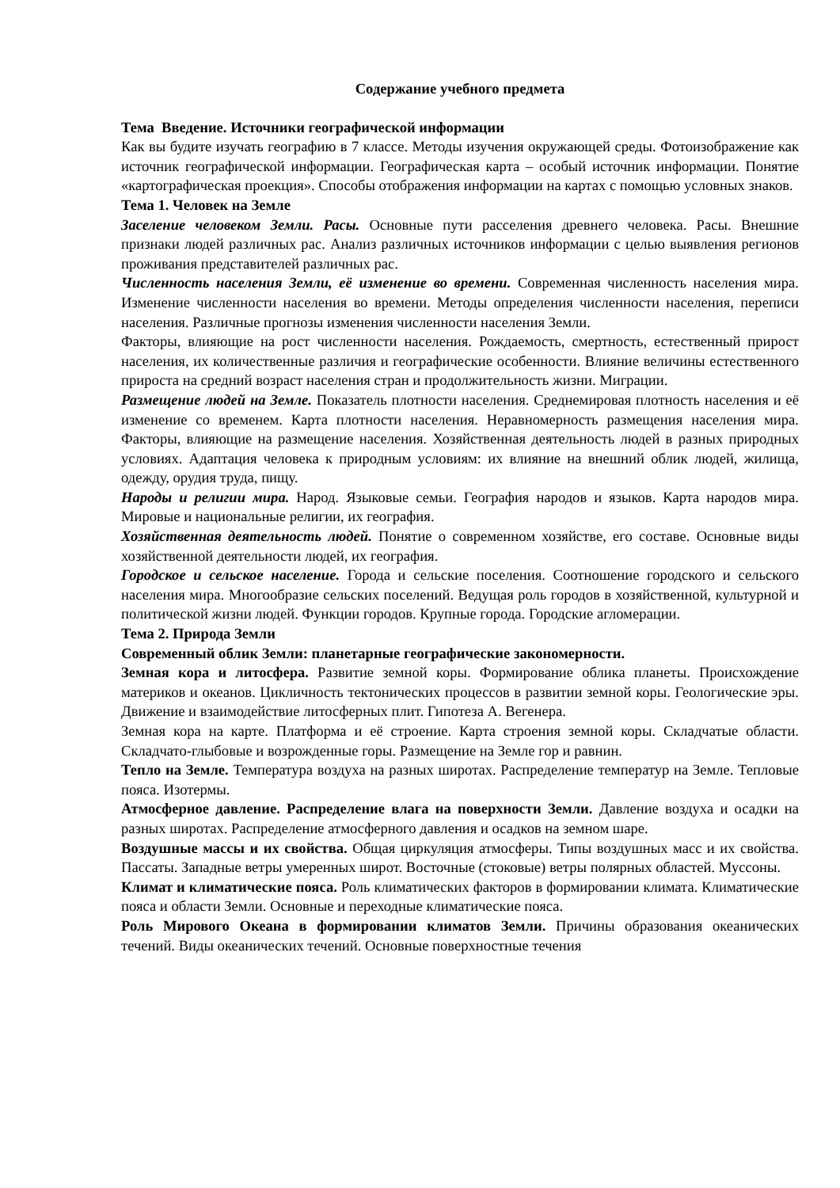Содержание учебного предмета
Тема Введение. Источники географической информации
Как вы будите изучать географию в 7 классе. Методы изучения окружающей среды. Фотоизображение как источник географической информации. Географическая карта – особый источник информации. Понятие «картографическая проекция». Способы отображения информации на картах с помощью условных знаков.
Тема 1. Человек на Земле
Заселение человеком Земли. Расы. Основные пути расселения древнего человека. Расы. Внешние признаки людей различных рас. Анализ различных источников информации с целью выявления регионов проживания представителей различных рас.
Численность населения Земли, её изменение во времени. Современная численность населения мира. Изменение численности населения во времени. Методы определения численности населения, переписи населения. Различные прогнозы изменения численности населения Земли.
Факторы, влияющие на рост численности населения. Рождаемость, смертность, естественный прирост населения, их количественные различия и географические особенности. Влияние величины естественного прироста на средний возраст населения стран и продолжительность жизни. Миграции.
Размещение людей на Земле. Показатель плотности населения. Среднемировая плотность населения и её изменение со временем. Карта плотности населения. Неравномерность размещения населения мира. Факторы, влияющие на размещение населения. Хозяйственная деятельность людей в разных природных условиях. Адаптация человека к природным условиям: их влияние на внешний облик людей, жилища, одежду, орудия труда, пищу.
Народы и религии мира. Народ. Языковые семьи. География народов и языков. Карта народов мира. Мировые и национальные религии, их география.
Хозяйственная деятельность людей. Понятие о современном хозяйстве, его составе. Основные виды хозяйственной деятельности людей, их география.
Городское и сельское население. Города и сельские поселения. Соотношение городского и сельского населения мира. Многообразие сельских поселений. Ведущая роль городов в хозяйственной, культурной и политической жизни людей. Функции городов. Крупные города. Городские агломерации.
Тема 2. Природа Земли
Современный облик Земли: планетарные географические закономерности.
Земная кора и литосфера. Развитие земной коры. Формирование облика планеты. Происхождение материков и океанов. Цикличность тектонических процессов в развитии земной коры. Геологические эры. Движение и взаимодействие литосферных плит. Гипотеза А. Вегенера.
Земная кора на карте. Платформа и её строение. Карта строения земной коры. Складчатые области. Складчато-глыбовые и возрожденные горы. Размещение на Земле гор и равнин.
Тепло на Земле. Температура воздуха на разных широтах. Распределение температур на Земле. Тепловые пояса. Изотермы.
Атмосферное давление. Распределение влага на поверхности Земли. Давление воздуха и осадки на разных широтах. Распределение атмосферного давления и осадков на земном шаре.
Воздушные массы и их свойства. Общая циркуляция атмосферы. Типы воздушных масс и их свойства. Пассаты. Западные ветры умеренных широт. Восточные (стоковые) ветры полярных областей. Муссоны.
Климат и климатические пояса. Роль климатических факторов в формировании климата. Климатические пояса и области Земли. Основные и переходные климатические пояса.
Роль Мирового Океана в формировании климатов Земли. Причины образования океанических течений. Виды океанических течений. Основные поверхностные течения